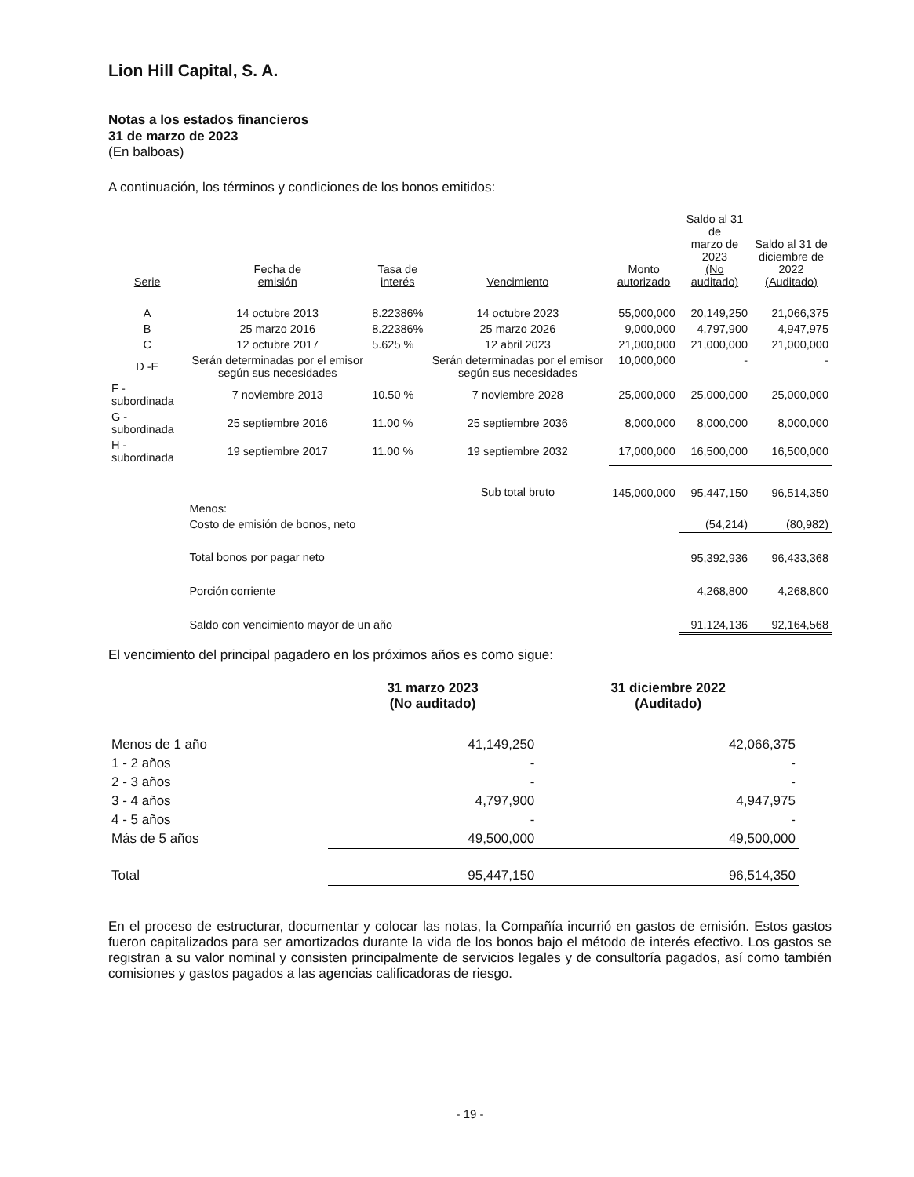Lion Hill Capital, S. A.
Notas a los estados financieros
31 de marzo de 2023
(En balboas)
A continuación, los términos y condiciones de los bonos emitidos:
| Serie | Fecha de emisión | Tasa de interés | Vencimiento | Monto autorizado | Saldo al 31 de marzo de 2023 (No auditado) | Saldo al 31 de diciembre de 2022 (Auditado) |
| --- | --- | --- | --- | --- | --- | --- |
| A | 14 octubre 2013 | 8.22386% | 14 octubre 2023 | 55,000,000 | 20,149,250 | 21,066,375 |
| B | 25 marzo 2016 | 8.22386% | 25 marzo 2026 | 9,000,000 | 4,797,900 | 4,947,975 |
| C | 12 octubre 2017 | 5.625 % | 12 abril 2023 | 21,000,000 | 21,000,000 | 21,000,000 |
| D -E | Serán determinadas por el emisor según sus necesidades | | Serán determinadas por el emisor según sus necesidades | 10,000,000 | - | - |
| F - subordinada | 7 noviembre 2013 | 10.50 % | 7 noviembre 2028 | 25,000,000 | 25,000,000 | 25,000,000 |
| G - subordinada | 25 septiembre 2016 | 11.00 % | 25 septiembre 2036 | 8,000,000 | 8,000,000 | 8,000,000 |
| H - subordinada | 19 septiembre 2017 | 11.00 % | 19 septiembre 2032 | 17,000,000 | 16,500,000 | 16,500,000 |
| | | | Sub total bruto | 145,000,000 | 95,447,150 | 96,514,350 |
| | Menos: | | | | | |
| | Costo de emisión de bonos, neto | | | | (54,214) | (80,982) |
| | Total bonos por pagar neto | | | | 95,392,936 | 96,433,368 |
| | Porción corriente | | | | 4,268,800 | 4,268,800 |
| | Saldo con vencimiento mayor de un año | | | | 91,124,136 | 92,164,568 |
El vencimiento del principal pagadero en los próximos años es como sigue:
| | 31 marzo 2023 (No auditado) | 31 diciembre 2022 (Auditado) |
| --- | --- | --- |
| Menos de 1 año | 41,149,250 | 42,066,375 |
| 1 - 2 años | - | - |
| 2 - 3 años | - | - |
| 3 - 4 años | 4,797,900 | 4,947,975 |
| 4 - 5 años | - | - |
| Más de 5 años | 49,500,000 | 49,500,000 |
| Total | 95,447,150 | 96,514,350 |
En el proceso de estructurar, documentar y colocar las notas, la Compañía incurrió en gastos de emisión. Estos gastos fueron capitalizados para ser amortizados durante la vida de los bonos bajo el método de interés efectivo. Los gastos se registran a su valor nominal y consisten principalmente de servicios legales y de consultoría pagados, así como también comisiones y gastos pagados a las agencias calificadoras de riesgo.
- 19 -